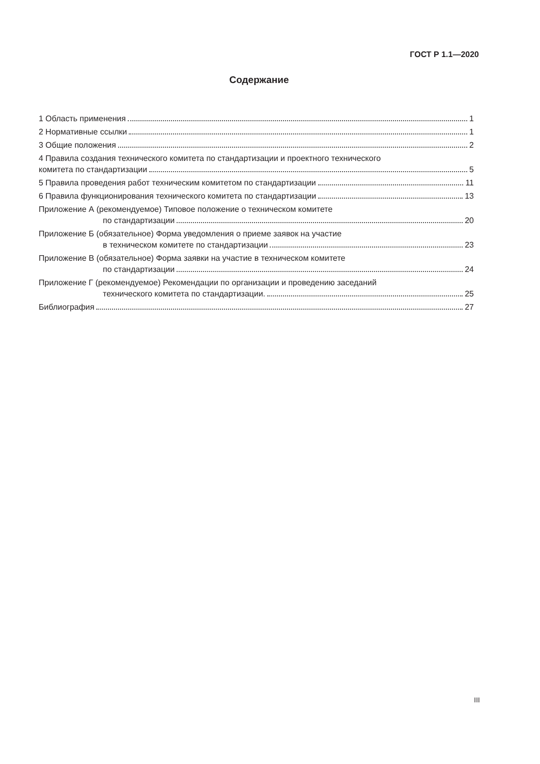ГОСТ Р 1.1—2020
Содержание
1 Область применения 1
2 Нормативные ссылки 1
3 Общие положения 2
4 Правила создания технического комитета по стандартизации и проектного технического
комитета по стандартизации 5
5 Правила проведения работ техническим комитетом по стандартизации 11
6 Правила функционирования технического комитета по стандартизации 13
Приложение А (рекомендуемое) Типовое положение о техническом комитете
по стандартизации 20
Приложение Б (обязательное) Форма уведомления о приеме заявок на участие
в техническом комитете по стандартизации 23
Приложение В (обязательное) Форма заявки на участие в техническом комитете
по стандартизации 24
Приложение Г (рекомендуемое) Рекомендации по организации и проведению заседаний
технического комитета по стандартизации. 25
Библиография 27
III